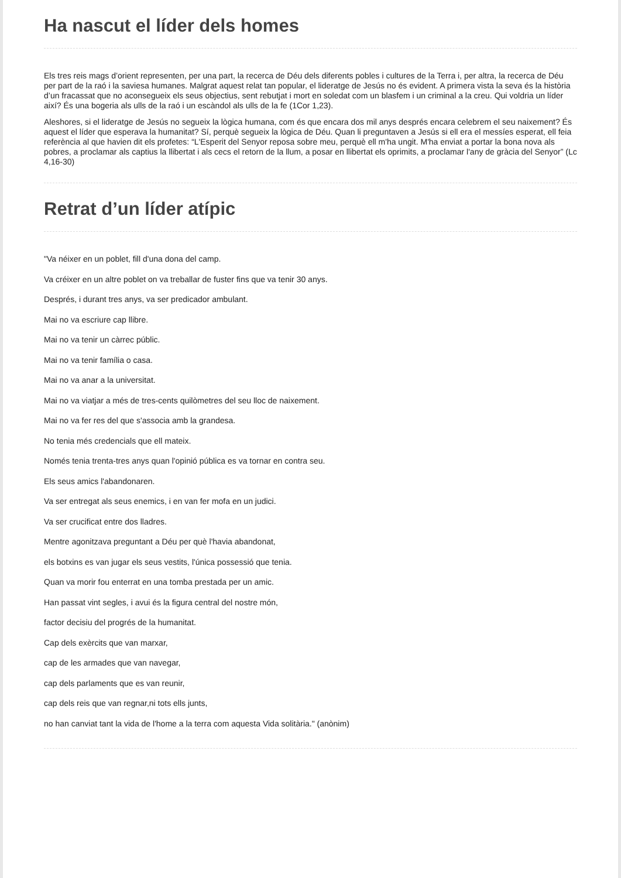Ha nascut el líder dels homes
Els tres reis mags d’orient representen, per una part, la recerca de Déu dels diferents pobles i cultures de la Terra i, per altra, la recerca de Déu per part de la raó i la saviesa humanes. Malgrat aquest relat tan popular, el lideratge de Jesús no és evident. A primera vista la seva és la història d’un fracassat que no aconsegueix els seus objectius, sent rebutjat i mort en soledat com un blasfem i un criminal a la creu. Qui voldria un líder així? És una bogeria als ulls de la raó i un escàndol als ulls de la fe (1Cor 1,23).
Aleshores, si el lideratge de Jesús no segueix la lògica humana, com és que encara dos mil anys després encara celebrem el seu naixement? És aquest el líder que esperava la humanitat? Sí, perquè segueix la lògica de Déu. Quan li preguntaven a Jesús si ell era el messíes esperat, ell feia referència al que havien dit els profetes: “L'Esperit del Senyor reposa sobre meu, perquè ell m'ha ungit. M'ha enviat a portar la bona nova als pobres, a proclamar als captius la llibertat i als cecs el retorn de la llum, a posar en llibertat els oprimits, a proclamar l'any de gràcia del Senyor” (Lc 4,16-30)
Retrat d’un líder atípic
"Va néixer en un poblet, fill d'una dona del camp.
Va créixer en un altre poblet on va treballar de fuster fins que va tenir 30 anys.
Després, i durant tres anys, va ser predicador ambulant.
Mai no va escriure cap llibre.
Mai no va tenir un càrrec públic.
Mai no va tenir família o casa.
Mai no va anar a la universitat.
Mai no va viatjar a més de tres-cents quilòmetres del seu lloc de naixement.
Mai no va fer res del que s'associa amb la grandesa.
No tenia més credencials que ell mateix.
Només tenia trenta-tres anys quan l'opinió pública es va tornar en contra seu.
Els seus amics l'abandonaren.
Va ser entregat als seus enemics, i en van fer mofa en un judici.
Va ser crucificat entre dos lladres.
Mentre agonitzava preguntant a Déu per què l'havia abandonat,
els botxins es van jugar els seus vestits, l'única possessió que tenia.
Quan va morir fou enterrat en una tomba prestada per un amic.
Han passat vint segles, i avui és la figura central del nostre món,
factor decisiu del progrés de la humanitat.
Cap dels exèrcits que van marxar,
cap de les armades que van navegar,
cap dels parlaments que es van reunir,
cap dels reis que van regnar,ni tots ells junts,
no han canviat tant la vida de l'home a la terra com aquesta Vida solitària." (anònim)